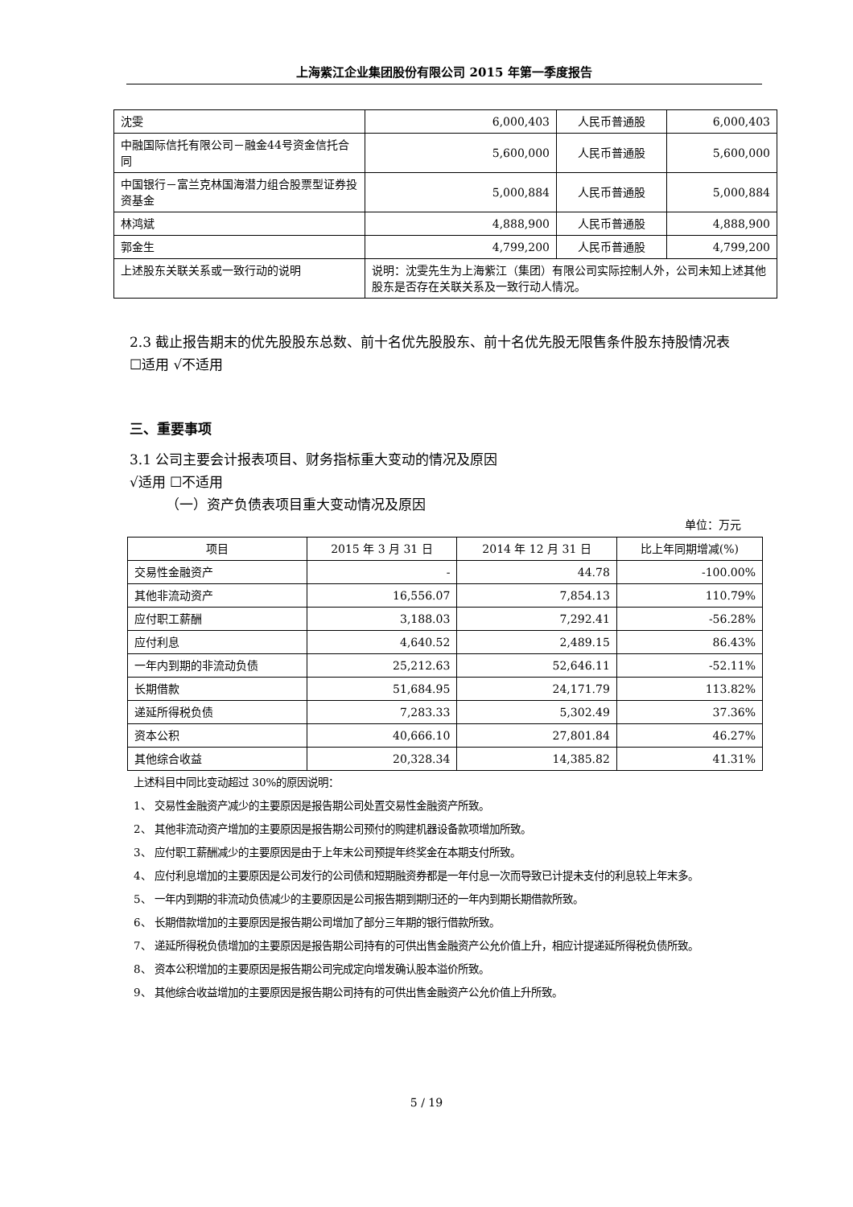上海紫江企业集团股份有限公司 2015 年第一季度报告
| 沈雯 | 6,000,403 | 人民币普通股 | 6,000,403 |
| 中融国际信托有限公司－融金44号资金信托合同 | 5,600,000 | 人民币普通股 | 5,600,000 |
| 中国银行－富兰克林国海潜力组合股票型证券投资基金 | 5,000,884 | 人民币普通股 | 5,000,884 |
| 林鸿斌 | 4,888,900 | 人民币普通股 | 4,888,900 |
| 郭金生 | 4,799,200 | 人民币普通股 | 4,799,200 |
| 上述股东关联关系或一致行动的说明 | 说明：沈雯先生为上海紫江（集团）有限公司实际控制人外，公司未知上述其他股东是否存在关联关系及一致行动人情况。 | | |
2.3 截止报告期末的优先股股东总数、前十名优先股股东、前十名优先股无限售条件股东持股情况表
☐适用 √不适用
三、重要事项
3.1 公司主要会计报表项目、财务指标重大变动的情况及原因
√适用 ☐不适用
（一）资产负债表项目重大变动情况及原因
单位：万元
| 项目 | 2015 年 3 月 31 日 | 2014 年 12 月 31 日 | 比上年同期增减(%) |
| --- | --- | --- | --- |
| 交易性金融资产 | - | 44.78 | -100.00% |
| 其他非流动资产 | 16,556.07 | 7,854.13 | 110.79% |
| 应付职工薪酬 | 3,188.03 | 7,292.41 | -56.28% |
| 应付利息 | 4,640.52 | 2,489.15 | 86.43% |
| 一年内到期的非流动负债 | 25,212.63 | 52,646.11 | -52.11% |
| 长期借款 | 51,684.95 | 24,171.79 | 113.82% |
| 递延所得税负债 | 7,283.33 | 5,302.49 | 37.36% |
| 资本公积 | 40,666.10 | 27,801.84 | 46.27% |
| 其他综合收益 | 20,328.34 | 14,385.82 | 41.31% |
上述科目中同比变动超过 30%的原因说明：
1、 交易性金融资产减少的主要原因是报告期公司处置交易性金融资产所致。
2、 其他非流动资产增加的主要原因是报告期公司预付的购建机器设备款项增加所致。
3、 应付职工薪酬减少的主要原因是由于上年末公司预提年终奖金在本期支付所致。
4、 应付利息增加的主要原因是公司发行的公司债和短期融资券都是一年付息一次而导致已计提未支付的利息较上年末多。
5、 一年内到期的非流动负债减少的主要原因是公司报告期到期归还的一年内到期长期借款所致。
6、 长期借款增加的主要原因是报告期公司增加了部分三年期的银行借款所致。
7、 递延所得税负债增加的主要原因是报告期公司持有的可供出售金融资产公允价值上升，相应计提递延所得税负债所致。
8、 资本公积增加的主要原因是报告期公司完成定向增发确认股本溢价所致。
9、 其他综合收益增加的主要原因是报告期公司持有的可供出售金融资产公允价值上升所致。
5 / 19